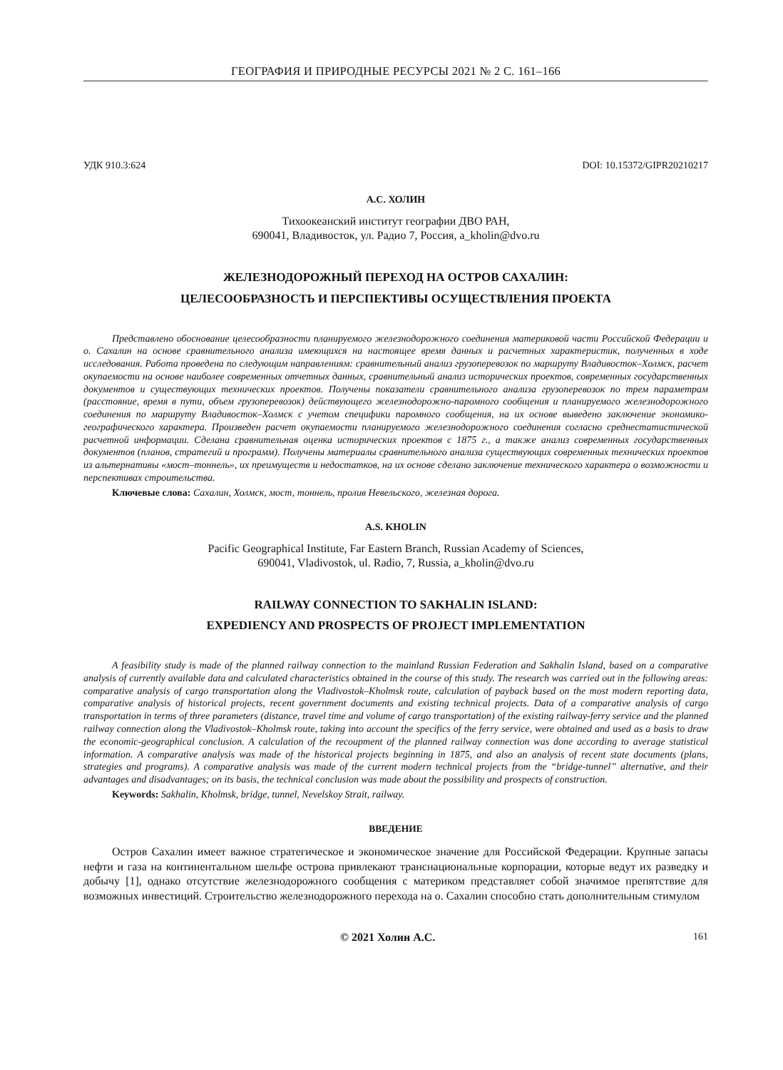ГЕОГРАФИЯ И ПРИРОДНЫЕ РЕСУРСЫ 2021 № 2 С. 161–166
УДК 910.3:624 DOI: 10.15372/GIPR20210217
А.С. ХОЛИН
Тихоокеанский институт географии ДВО РАН,
690041, Владивосток, ул. Радио 7, Россия, a_kholin@dvo.ru
ЖЕЛЕЗНОДОРОЖНЫЙ ПЕРЕХОД НА ОСТРОВ САХАЛИН:
ЦЕЛЕСООБРАЗНОСТЬ И ПЕРСПЕКТИВЫ ОСУЩЕСТВЛЕНИЯ ПРОЕКТА
Представлено обоснование целесообразности планируемого железнодорожного соединения материковой части Российской Федерации и о. Сахалин на основе сравнительного анализа имеющихся на настоящее время данных и расчетных характеристик, полученных в ходе исследования. Работа проведена по следующим направлениям: сравнительный анализ грузоперевозок по маршруту Владивосток–Холмск, расчет окупаемости на основе наиболее современных отчетных данных, сравнительный анализ исторических проектов, современных государственных документов и существующих технических проектов. Получены показатели сравнительного анализа грузоперевозок по трем параметрам (расстояние, время в пути, объем грузоперевозок) действующего железнодорожно-паромного сообщения и планируемого железнодорожного соединения по маршруту Владивосток–Холмск с учетом специфики паромного сообщения, на их основе выведено заключение экономико-географического характера. Произведен расчет окупаемости планируемого железнодорожного соединения согласно среднестатистической расчетной информации. Сделана сравнительная оценка исторических проектов с 1875 г., а также анализ современных государственных документов (планов, стратегий и программ). Получены материалы сравнительного анализа существующих современных технических проектов из альтернативы «мост–тоннель», их преимуществ и недостатков, на их основе сделано заключение технического характера о возможности и перспективах строительства.
Ключевые слова: Сахалин, Холмск, мост, тоннель, пролив Невельского, железная дорога.
A.S. KHOLIN
Pacific Geographical Institute, Far Eastern Branch, Russian Academy of Sciences,
690041, Vladivostok, ul. Radio, 7, Russia, a_kholin@dvo.ru
RAILWAY CONNECTION TO SAKHALIN ISLAND:
EXPEDIENCY AND PROSPECTS OF PROJECT IMPLEMENTATION
A feasibility study is made of the planned railway connection to the mainland Russian Federation and Sakhalin Island, based on a comparative analysis of currently available data and calculated characteristics obtained in the course of this study. The research was carried out in the following areas: comparative analysis of cargo transportation along the Vladivostok–Kholmsk route, calculation of payback based on the most modern reporting data, comparative analysis of historical projects, recent government documents and existing technical projects. Data of a comparative analysis of cargo transportation in terms of three parameters (distance, travel time and volume of cargo transportation) of the existing railway-ferry service and the planned railway connection along the Vladivostok–Kholmsk route, taking into account the specifics of the ferry service, were obtained and used as a basis to draw the economic-geographical conclusion. A calculation of the recoupment of the planned railway connection was done according to average statistical information. A comparative analysis was made of the historical projects beginning in 1875, and also an analysis of recent state documents (plans, strategies and programs). A comparative analysis was made of the current modern technical projects from the “bridge-tunnel” alternative, and their advantages and disadvantages; on its basis, the technical conclusion was made about the possibility and prospects of construction.
Keywords: Sakhalin, Kholmsk, bridge, tunnel, Nevelskoy Strait, railway.
ВВЕДЕНИЕ
Остров Сахалин имеет важное стратегическое и экономическое значение для Российской Федерации. Крупные запасы нефти и газа на континентальном шельфе острова привлекают транснациональные корпорации, которые ведут их разведку и добычу [1], однако отсутствие железнодорожного сообщения с материком представляет собой значимое препятствие для возможных инвестиций. Строительство железнодорожного перехода на о. Сахалин способно стать дополнительным стимулом
© 2021 Холин А.С. 161